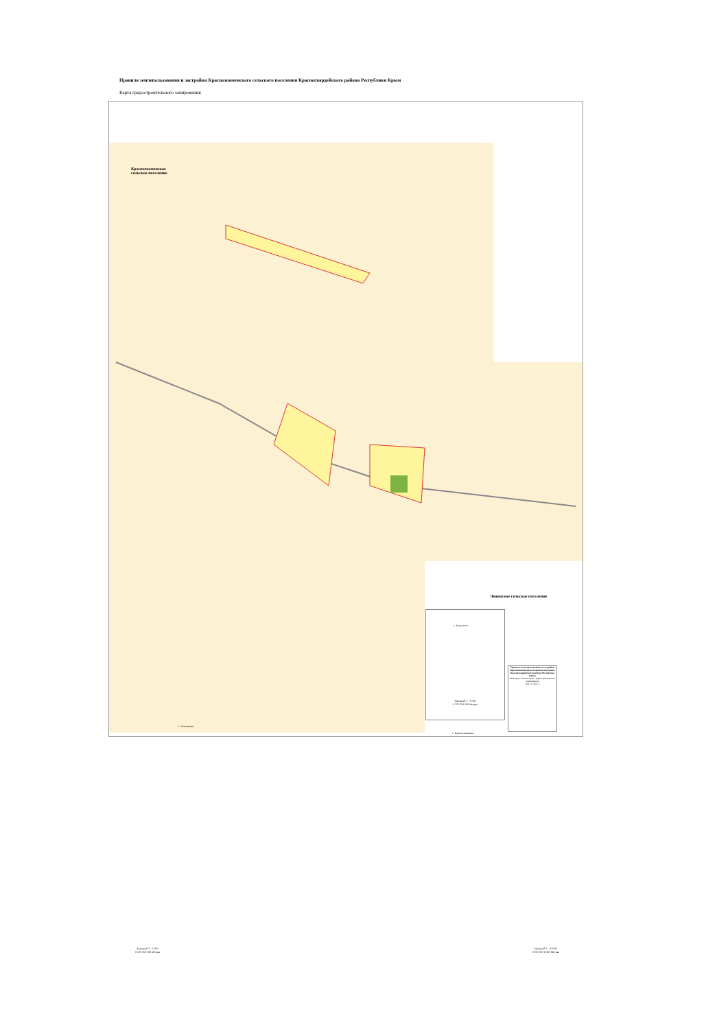Правила землепользования и застройки Краснознаменского сельского поселения Красногвардейского района Республики Крым
Карта градостроительного зонирования
Краснознаменское
сельское поселение
Ленинское сельское поселение
с. Тимощенко
с. Краснознаменка
с. Радужное
Масштаб 1 : 5 000
0 125 250 500 Метры
Масштаб 1 : 5 000
0 125 250 500 Метры
Правила землепользования и застройки Краснознаменского сельского поселения Красногвардейского района Республики Крым
Раскладка листов карты градостроительного зонирования
Лист 1 Лист 2
Масштаб 1 : 10 000
0 250 500 1 000 Метры